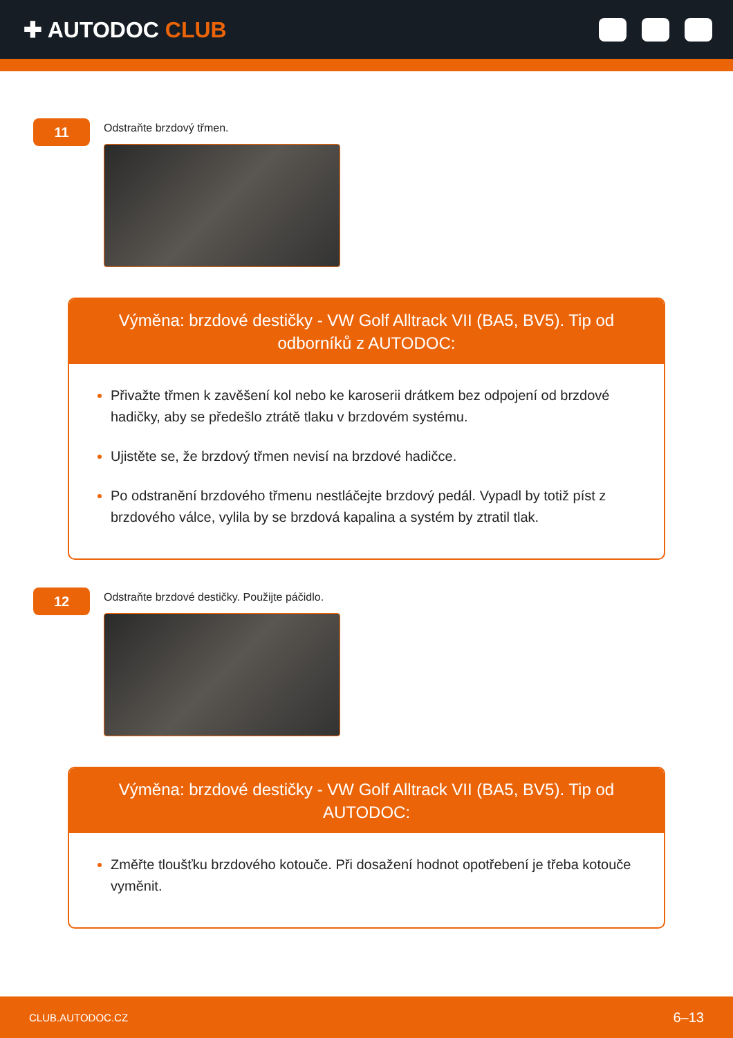✚ AUTODOC CLUB
11
Odstraňte brzdový třmen.
Výměna: brzdové destičky - VW Golf Alltrack VII (BA5, BV5). Tip od odborníků z AUTODOC:
Přivažte třmen k zavěšení kol nebo ke karoserii drátkem bez odpojení od brzdové hadičky, aby se předešlo ztrátě tlaku v brzdovém systému.
Ujistěte se, že brzdový třmen nevisí na brzdové hadičce.
Po odstranění brzdového třmenu nestláčejte brzdový pedál. Vypadl by totiž píst z brzdového válce, vylila by se brzdová kapalina a systém by ztratil tlak.
12
Odstraňte brzdové destičky. Použijte páčidlo.
Výměna: brzdové destičky - VW Golf Alltrack VII (BA5, BV5). Tip od AUTODOC:
Změřte tloušťku brzdového kotouče. Při dosažení hodnot opotřebení je třeba kotouče vyměnit.
CLUB.AUTODOC.CZ 6–13